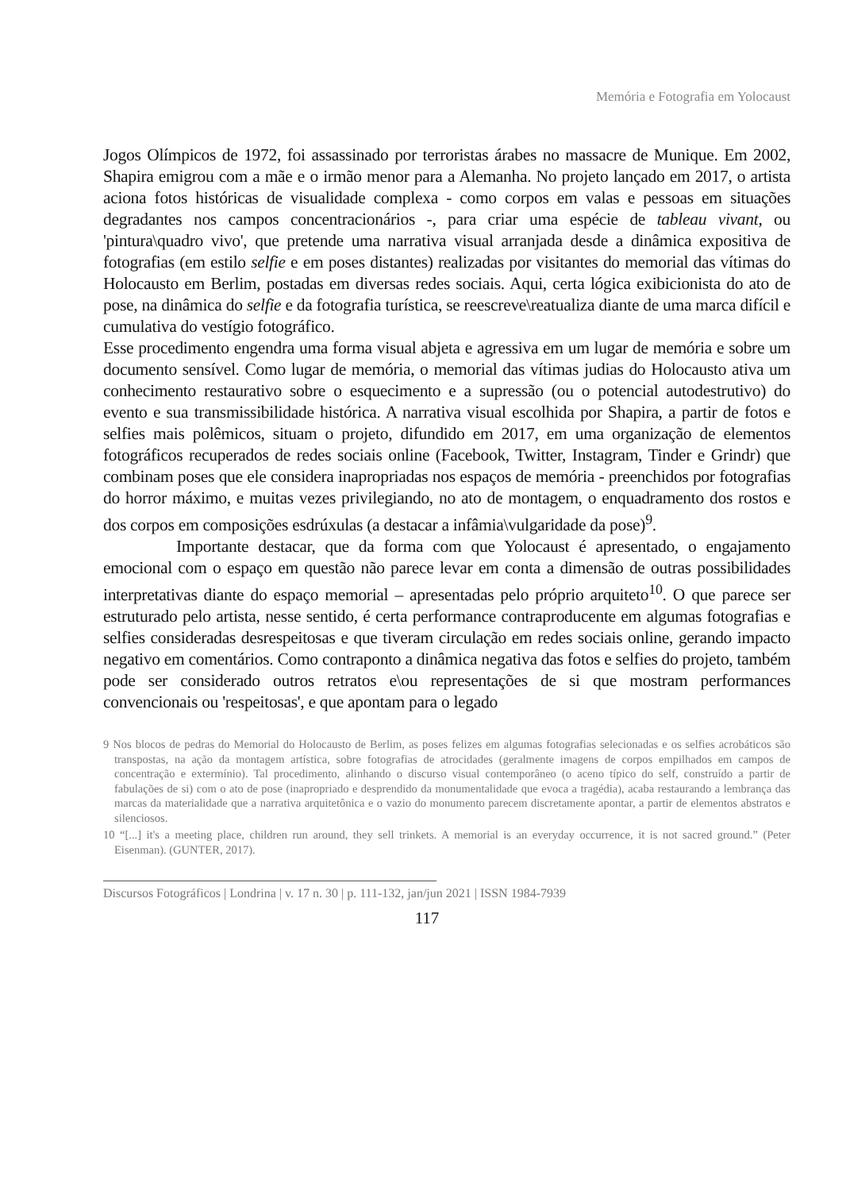Memória e Fotografia em Yolocaust
Jogos Olímpicos de 1972, foi assassinado por terroristas árabes no massacre de Munique. Em 2002, Shapira emigrou com a mãe e o irmão menor para a Alemanha. No projeto lançado em 2017, o artista aciona fotos históricas de visualidade complexa - como corpos em valas e pessoas em situações degradantes nos campos concentracionários -, para criar uma espécie de tableau vivant, ou 'pintura\quadro vivo', que pretende uma narrativa visual arranjada desde a dinâmica expositiva de fotografias (em estilo selfie e em poses distantes) realizadas por visitantes do memorial das vítimas do Holocausto em Berlim, postadas em diversas redes sociais. Aqui, certa lógica exibicionista do ato de pose, na dinâmica do selfie e da fotografia turística, se reescreve\reatualiza diante de uma marca difícil e cumulativa do vestígio fotográfico.
Esse procedimento engendra uma forma visual abjeta e agressiva em um lugar de memória e sobre um documento sensível. Como lugar de memória, o memorial das vítimas judias do Holocausto ativa um conhecimento restaurativo sobre o esquecimento e a supressão (ou o potencial autodestrutivo) do evento e sua transmissibilidade histórica. A narrativa visual escolhida por Shapira, a partir de fotos e selfies mais polêmicos, situam o projeto, difundido em 2017, em uma organização de elementos fotográficos recuperados de redes sociais online (Facebook, Twitter, Instagram, Tinder e Grindr) que combinam poses que ele considera inapropriadas nos espaços de memória - preenchidos por fotografias do horror máximo, e muitas vezes privilegiando, no ato de montagem, o enquadramento dos rostos e dos corpos em composições esdrúxulas (a destacar a infâmia\vulgaridade da pose)<sup>9</sup>.
Importante destacar, que da forma com que Yolocaust é apresentado, o engajamento emocional com o espaço em questão não parece levar em conta a dimensão de outras possibilidades interpretativas diante do espaço memorial – apresentadas pelo próprio arquiteto<sup>10</sup>. O que parece ser estruturado pelo artista, nesse sentido, é certa performance contraproducente em algumas fotografias e selfies consideradas desrespeitosas e que tiveram circulação em redes sociais online, gerando impacto negativo em comentários. Como contraponto a dinâmica negativa das fotos e selfies do projeto, também pode ser considerado outros retratos e\ou representações de si que mostram performances convencionais ou 'respeitosas', e que apontam para o legado
9 Nos blocos de pedras do Memorial do Holocausto de Berlim, as poses felizes em algumas fotografias selecionadas e os selfies acrobáticos são transpostas, na ação da montagem artística, sobre fotografias de atrocidades (geralmente imagens de corpos empilhados em campos de concentração e extermínio). Tal procedimento, alinhando o discurso visual contemporâneo (o aceno típico do self, construído a partir de fabulações de si) com o ato de pose (inapropriado e desprendido da monumentalidade que evoca a tragédia), acaba restaurando a lembrança das marcas da materialidade que a narrativa arquitetônica e o vazio do monumento parecem discretamente apontar, a partir de elementos abstratos e silenciosos.
10 “[...] it's a meeting place, children run around, they sell trinkets. A memorial is an everyday occurrence, it is not sacred ground.” (Peter Eisenman). (GUNTER, 2017).
Discursos Fotográficos | Londrina | v. 17 n. 30 | p. 111-132, jan/jun 2021 | ISSN 1984-7939
117